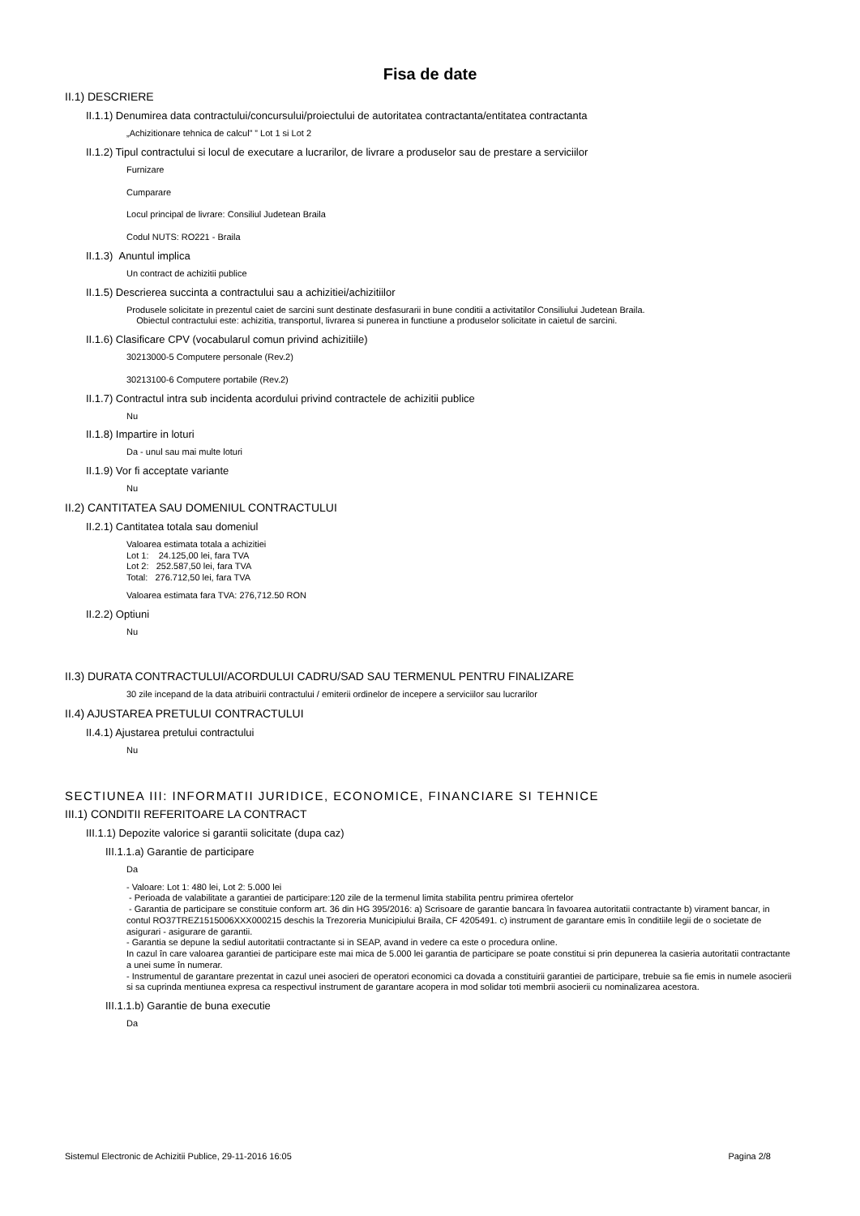Fisa de date
II.1) DESCRIERE
II.1.1) Denumirea data contractului/concursului/proiectului de autoritatea contractanta/entitatea contractanta
„Achizitionare tehnica de calcul” ” Lot 1 si Lot 2
II.1.2) Tipul contractului si locul de executare a lucrarilor, de livrare a produselor sau de prestare a serviciilor
Furnizare
Cumparare
Locul principal de livrare: Consiliul Judetean Braila
Codul NUTS: RO221 - Braila
II.1.3) Anuntul implica
Un contract de achizitii publice
II.1.5) Descrierea succinta a contractului sau a achizitiei/achizitiilor
Produsele solicitate in prezentul caiet de sarcini sunt destinate desfasurarii in bune conditii a activitatilor Consiliului Judetean Braila.
Obiectul contractului este: achizitia, transportul, livrarea si punerea in functiune a produselor solicitate in caietul de sarcini.
II.1.6) Clasificare CPV (vocabularul comun privind achizitiile)
30213000-5 Computere personale (Rev.2)
30213100-6 Computere portabile (Rev.2)
II.1.7) Contractul intra sub incidenta acordului privind contractele de achizitii publice
Nu
II.1.8) Impartire in loturi
Da - unul sau mai multe loturi
II.1.9) Vor fi acceptate variante
Nu
II.2) CANTITATEA SAU DOMENIUL CONTRACTULUI
II.2.1) Cantitatea totala sau domeniul
Valoarea estimata totala a achizitiei
Lot 1: 24.125,00 lei, fara TVA
Lot 2: 252.587,50 lei, fara TVA
Total: 276.712,50 lei, fara TVA
Valoarea estimata fara TVA: 276,712.50 RON
II.2.2) Optiuni
Nu
II.3) DURATA CONTRACTULUI/ACORDULUI CADRU/SAD SAU TERMENUL PENTRU FINALIZARE
30 zile incepand de la data atribuirii contractului / emiterii ordinelor de incepere a serviciilor sau lucrarilor
II.4) AJUSTAREA PRETULUI CONTRACTULUI
II.4.1) Ajustarea pretului contractului
Nu
SECTIUNEA III: INFORMATII JURIDICE, ECONOMICE, FINANCIARE SI TEHNICE
III.1) CONDITII REFERITOARE LA CONTRACT
III.1.1) Depozite valorice si garantii solicitate (dupa caz)
III.1.1.a) Garantie de participare
Da
- Valoare: Lot 1: 480 lei, Lot 2: 5.000 lei
- Perioada de valabilitate a garantiei de participare:120 zile de la termenul limita stabilita pentru primirea ofertelor
- Garantia de participare se constituie conform art. 36 din HG 395/2016: a) Scrisoare de garantie bancara în favoarea autoritatii contractante b) virament bancar, in contul RO37TREZ1515006XXX000215 deschis la Trezoreria Municipiului Braila, CF 4205491. c) instrument de garantare emis în conditiile legii de o societate de asigurari - asigurare de garantii.
- Garantia se depune la sediul autoritatii contractante si in SEAP, avand in vedere ca este o procedura online.
In cazul în care valoarea garantiei de participare este mai mica de 5.000 lei garantia de participare se poate constitui si prin depunerea la casieria autoritatii contractante a unei sume în numerar.
- Instrumentul de garantare prezentat in cazul unei asocieri de operatori economici ca dovada a constituirii garantiei de participare, trebuie sa fie emis in numele asocierii si sa cuprinda mentiunea expresa ca respectivul instrument de garantare acopera in mod solidar toti membrii asocierii cu nominalizarea acestora.
III.1.1.b) Garantie de buna executie
Da
Sistemul Electronic de Achizitii Publice, 29-11-2016 16:05 Pagina 2/8